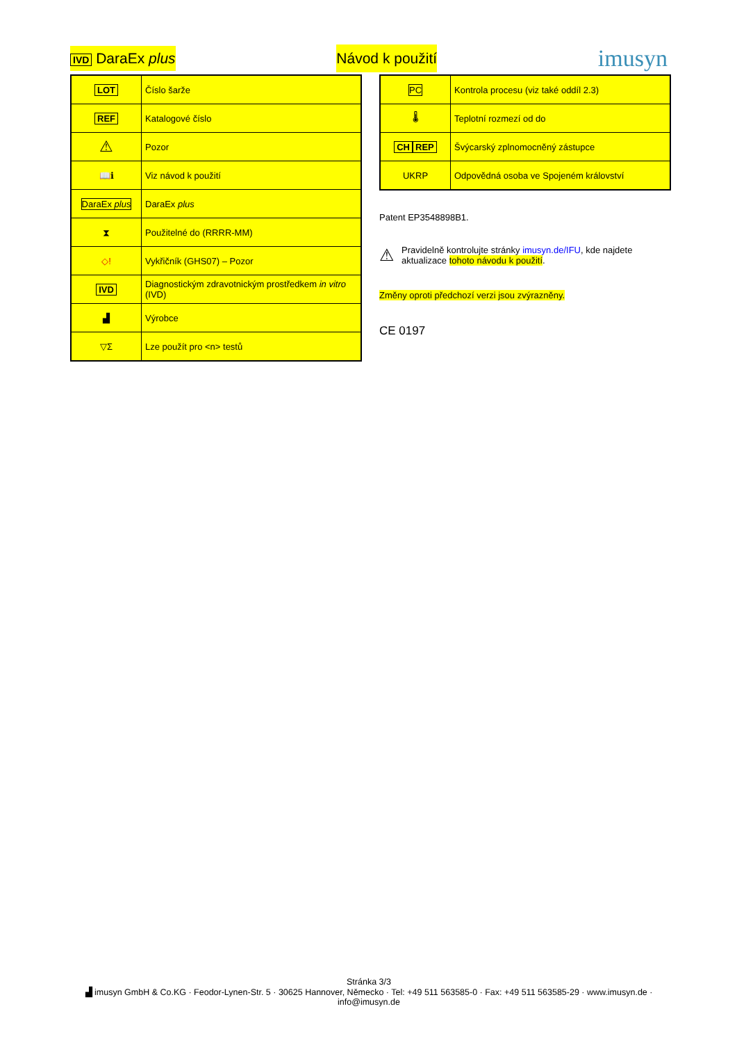IVD DaraEx plus Návod k použití
imusyn
| LOT | Číslo šarže |
| REF | Katalogové číslo |
| ⚠ | Pozor |
| 📖ℹ | Viz návod k použití |
| DaraEx plus | DaraEx plus |
| ⧗ | Použitelné do (RRRR-MM) |
| ◇! | Vykřičník (GHS07) – Pozor |
| IVD | Diagnostickým zdravotnickým prostředkem in vitro (IVD) |
| ▟ | Výrobce |
| ▽Σ | Lze použít pro <n> testů |
| PC | Kontrola procesu (viz také oddíl 2.3) |
| 🌡 | Teplotní rozmezí od do |
| CH REP | Švýcarský zplnomocněný zástupce |
| UKRP | Odpovědná osoba ve Spojeném království |
Patent EP3548898B1.
⚠
Pravidelně kontrolujte stránky imusyn.de/IFU, kde najdete aktualizace tohoto návodu k použití.
Změny oproti předchozí verzi jsou zvýrazněny.
CE 0197
Stránka 3/3
▟ imusyn GmbH & Co.KG · Feodor-Lynen-Str. 5 · 30625 Hannover, Německo · Tel: +49 511 563585-0 · Fax: +49 511 563585-29 · www.imusyn.de · info@imusyn.de